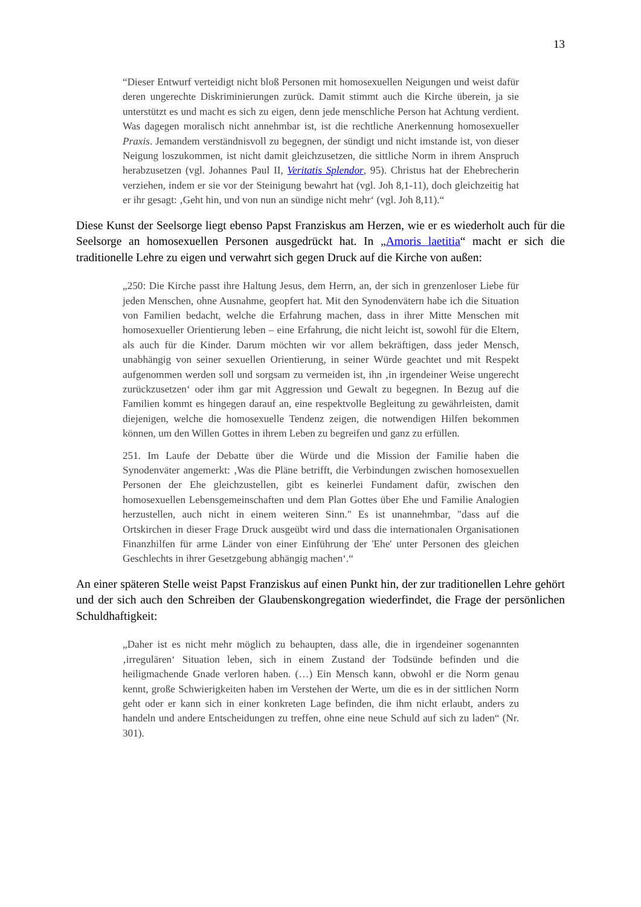13
“Dieser Entwurf verteidigt nicht bloß Personen mit homosexuellen Neigungen und weist dafür deren ungerechte Diskriminierungen zurück. Damit stimmt auch die Kirche überein, ja sie unterstützt es und macht es sich zu eigen, denn jede menschliche Person hat Achtung verdient. Was dagegen moralisch nicht annehmbar ist, ist die rechtliche Anerkennung homosexueller Praxis. Jemandem verständnisvoll zu begegnen, der sündigt und nicht imstande ist, von dieser Neigung loszukommen, ist nicht damit gleichzusetzen, die sittliche Norm in ihrem Anspruch herabzusetzen (vgl. Johannes Paul II, Veritatis Splendor, 95). Christus hat der Ehebrecherin verziehen, indem er sie vor der Steinigung bewahrt hat (vgl. Joh 8,1-11), doch gleichzeitig hat er ihr gesagt: ‚Geht hin, und von nun an sündige nicht mehr‘ (vgl. Joh 8,11).“
Diese Kunst der Seelsorge liegt ebenso Papst Franziskus am Herzen, wie er es wiederholt auch für die Seelsorge an homosexuellen Personen ausgedrückt hat. In „Amoris laetitia“ macht er sich die traditionelle Lehre zu eigen und verwahrt sich gegen Druck auf die Kirche von außen:
„250: Die Kirche passt ihre Haltung Jesus, dem Herrn, an, der sich in grenzenloser Liebe für jeden Menschen, ohne Ausnahme, geopfert hat. Mit den Synodenvätern habe ich die Situation von Familien bedacht, welche die Erfahrung machen, dass in ihrer Mitte Menschen mit homosexueller Orientierung leben – eine Erfahrung, die nicht leicht ist, sowohl für die Eltern, als auch für die Kinder. Darum möchten wir vor allem bekräftigen, dass jeder Mensch, unabhängig von seiner sexuellen Orientierung, in seiner Würde geachtet und mit Respekt aufgenommen werden soll und sorgsam zu vermeiden ist, ihn ‚in irgendeiner Weise ungerecht zurückzusetzen‘ oder ihm gar mit Aggression und Gewalt zu begegnen. In Bezug auf die Familien kommt es hingegen darauf an, eine respektvolle Begleitung zu gewährleisten, damit diejenigen, welche die homosexuelle Tendenz zeigen, die notwendigen Hilfen bekommen können, um den Willen Gottes in ihrem Leben zu begreifen und ganz zu erfüllen.
251. Im Laufe der Debatte über die Würde und die Mission der Familie haben die Synodenväter angemerkt: ‚Was die Pläne betrifft, die Verbindungen zwischen homosexuellen Personen der Ehe gleichzustellen, gibt es keinerlei Fundament dafür, zwischen den homosexuellen Lebensgemeinschaften und dem Plan Gottes über Ehe und Familie Analogien herzustellen, auch nicht in einem weiteren Sinn." Es ist unannehmbar, "dass auf die Ortskirchen in dieser Frage Druck ausgeübt wird und dass die internationalen Organisationen Finanzhilfen für arme Länder von einer Einführung der 'Ehe' unter Personen des gleichen Geschlechts in ihrer Gesetzgebung abhängig machen‘.“
An einer späteren Stelle weist Papst Franziskus auf einen Punkt hin, der zur traditionellen Lehre gehört und der sich auch den Schreiben der Glaubenskongregation wiederfindet, die Frage der persönlichen Schuldhaftigkeit:
„Daher ist es nicht mehr möglich zu behaupten, dass alle, die in irgendeiner sogenannten ‚irregulären‘ Situation leben, sich in einem Zustand der Todsünde befinden und die heiligmachende Gnade verloren haben. (…) Ein Mensch kann, obwohl er die Norm genau kennt, große Schwierigkeiten haben im Verstehen der Werte, um die es in der sittlichen Norm geht oder er kann sich in einer konkreten Lage befinden, die ihm nicht erlaubt, anders zu handeln und andere Entscheidungen zu treffen, ohne eine neue Schuld auf sich zu laden“ (Nr. 301).